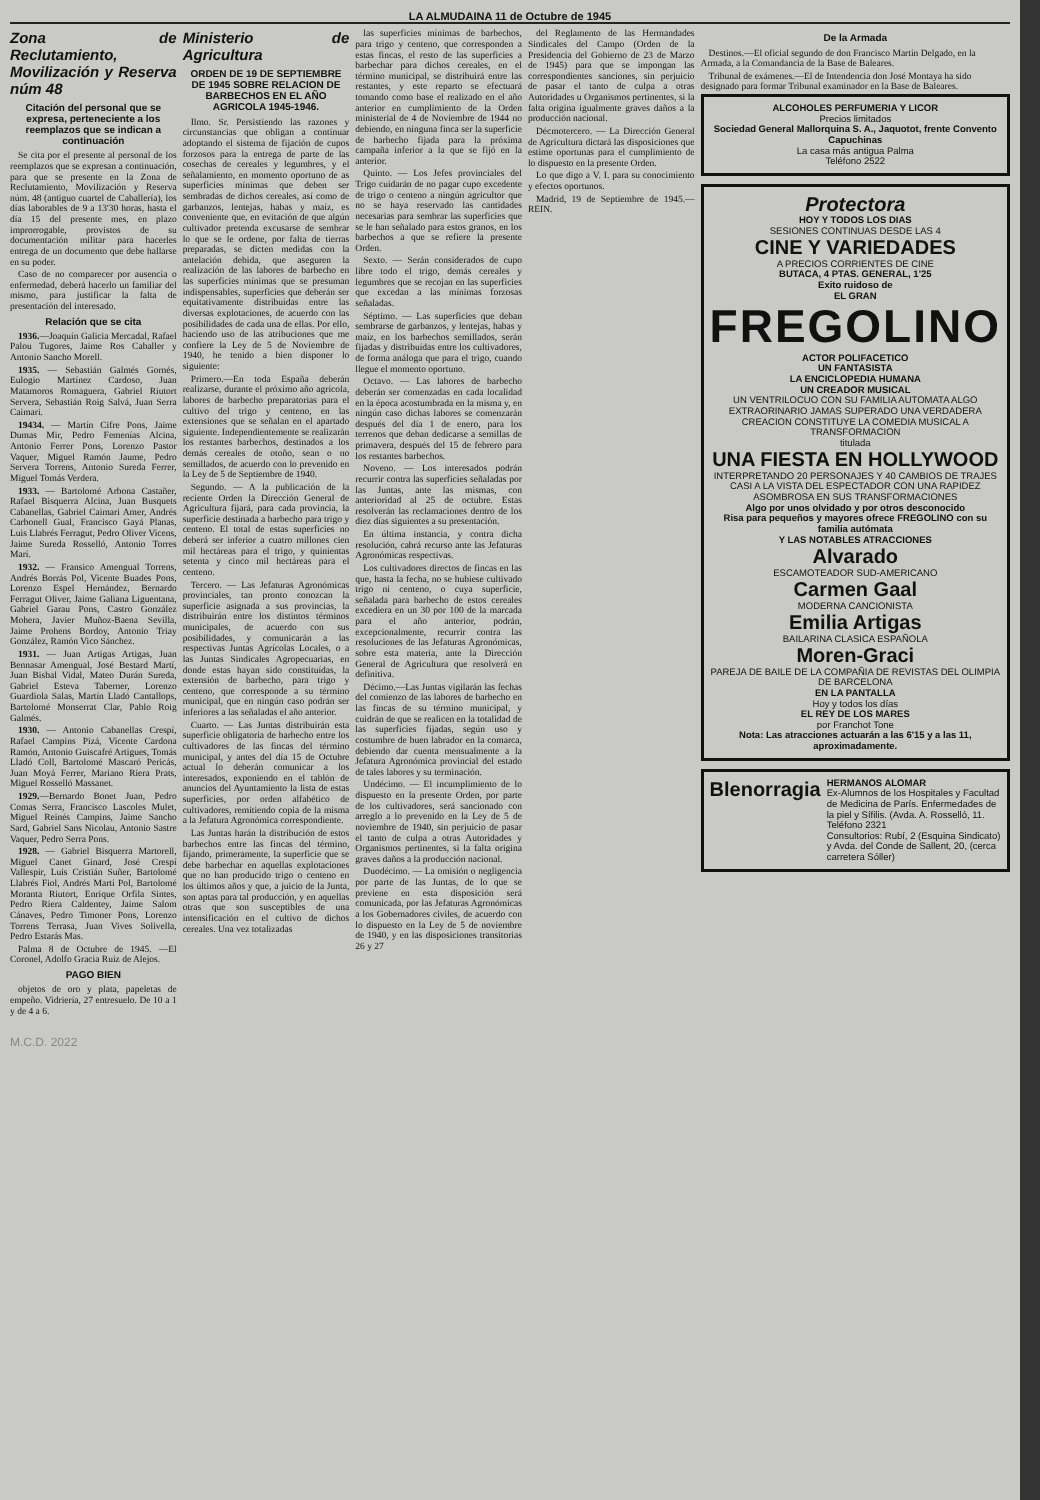LA ALMUDAINA 11 de Octubre de 1945
Zona de Reclutamiento, Movilización y Reserva núm 48
Citación del personal que se expresa, perteneciente a los reemplazos que se indican a continuación
Se cita por el presente al personal de los reemplazos que se expresan a continuación, para que se presente en la Zona de Reclutamiento, Movilización y Reserva núm. 48 (antiguo cuartel de Caballería), los días laborables de 9 a 13'30 horas, hasta el día 15 del presente mes, en plazo improrrogable, provistos de su documentación militar para hacerles entrega de un documento que debe hallarse en su poder.
Caso de no comparecer por ausencia o enfermedad, deberá hacerlo un familiar del mismo, para justificar la falta de presentación del interesado.
Relación que se cita
1936.—Joaquín Galicia Mercadal, Rafael Palou Tugores, Jaime Ros Caballer y Antonio Sancho Morell.
1935. — Sebastián Galmés Gornés, Eulogio Martínez Cardoso, Juan Matamoros Romaguera, Gabriel Riutort Servera, Sebastián Roig Salvá, Juan Serra Caimari.
19434. — Martín Cifre Pons, Jaime Dumas Mir, Pedro Femenías Alcina, Antonio Ferrer Pons, Lorenzo Pastor Vaquer, Miguel Ramón Jaume, Pedro Servera Torrens, Antonio Sureda Ferrer, Miguel Tomás Verdera.
1933. — Bartolomé Arbona Castañer, Rafael Bisquerra Alcina, Juan Busquets Cabanellas, Gabriel Caimari Amer, Andrés Carbonell Gual, Francisco Gayá Planas, Luis Llabrés Ferragut, Pedro Oliver Vicens, Jaime Sureda Rosselló, Antonio Torres Marí.
1932. — Fransico Amengual Torrens, Andrés Borrás Pol, Vicente Buades Pons, Lorenzo Espel Hernández, Bernardo Ferragut Oliver, Jaime Galiana Liguentana, Gabriel Garau Pons, Castro González Mohera, Javier Muñoz-Baena Sevilla, Jaime Prohens Bordoy, Antonio Triay González, Ramón Vico Sánchez.
1931. — Juan Artigas Artigas, Juan Bennasar Amengual, José Bestard Martí, Juan Bisbal Vidal, Mateo Durán Sureda, Gabriel Esteva Taberner, Lorenzo Guardiola Salas, Martín Lladó Cantallops, Bartolomé Monserrat Clar, Pablo Roig Galmés.
1930. — Antonio Cabanellas Crespí, Rafael Campins Pizá, Vicente Cardona Ramón, Antonio Guiscafré Artigues, Tomás Lladó Coll, Bartolomé Mascaró Pericás, Juan Moyá Ferrer, Mariano Riera Prats, Miguel Rosselló Massanet.
1929.—Bernardo Bonet Juan, Pedro Comas Serra, Francisco Lascoles Mulet, Miguel Reinés Campins, Jaime Sancho Sard, Gabriel Sans Nicolau, Antonio Sastre Vaquer, Pedro Serra Pons.
1928. — Gabriel Bisquerra Martorell, Miguel Canet Ginard, José Crespí Vallespir, Luis Cristián Suñer, Bartolomé Llabrés Fiol, Andrés Martí Pol, Bartolomé Moranta Riutort, Enrique Orfila Sintes, Pedro Riera Caldentey, Jaime Salom Cánaves, Pedro Timoner Pons, Lorenzo Torrens Terrasa, Juan Vives Solivella, Pedro Estarás Mas.
Palma 8 de Octubre de 1945. —El Coronel, Adolfo Gracia Ruiz de Alejos.
PAGO BIEN
objetos de oro y plata, papeletas de empeño. Vidriería, 27 entresuelo. De 10 a 1 y de 4 a 6.
M.C.D. 2022
Ministerio de Agricultura
ORDEN DE 19 DE SEPTIEMBRE DE 1945 SOBRE RELACION DE BARBECHOS EN EL AÑO AGRICOLA 1945-1946.
Ilmo. Sr. Persistiendo las razones y circunstancias que obligan a continuar adoptando el sistema de fijación de cupos forzosos para la entrega de parte de las cosechas de cereales y legumbres, y el señalamiento, en momento oportuno de as superficies mínimas que deben ser sembradas de dichos cereales, así como de garbanzos, lentejas, habas y maíz, es conveniente que, en evitación de que algún cultivador pretenda excusarse de sembrar lo que se le ordene, por falta de tierras preparadas, se dicten medidas con la antelación debida, que aseguren la realización de las labores de barbecho en las superficies mínimas que se presuman indispensables, superficies que deberán ser equitativamente distribuídas entre las diversas explotaciones, de acuerdo con las posibilidades de cada una de ellas. Por ello, haciendo uso de las atribuciones que me confiere la Ley de 5 de Noviembre de 1940, he tenido a bien disponer lo siguiente:
Primero.—En toda España deberán realizarse, durante el próximo año agrícola, labores de barbecho preparatorias para el cultivo del trigo y centeno, en las extensiones que se señalan en el apartado siguiente. Independientemente se realizarán los restantes barbechos, destinados a los demás cereales de otoño, sean o no semillados, de acuerdo con lo prevenido en la Ley de 5 de Septiembre de 1940.
Segundo. — A la publicación de la reciente Orden la Dirección General de Agricultura fijará, para cada provincia, la superficie destinada a barbecho para trigo y centeno. El total de estas superficies no deberá ser inferior a cuatro millones cien mil hectáreas para el trigo, y quinientas setenta y cinco mil hectáreas para el centeno.
Tercero. — Las Jefaturas Agronómicas provinciales, tan pronto conozcan la superficie asignada a sus provincias, la distribuirán entre los distintos términos municipales, de acuerdo con sus posibilidades, y comunicarán a las respectivas Juntas Agrícolas Locales, o a las Juntas Sindicales Agropecuarias, en donde estas hayan sido constituídas, la extensión de barbecho, para trigo y centeno, que corresponde a su término municipal, que en ningún caso podrán ser inferiores a las señaladas el año anterior.
Cuarto. — Las Juntas distribuirán esta superficie obligatoria de barbecho entre los cultivadores de las fincas del término municipal, y antes del día 15 de Octubre actual lo deberán comunicar a los interesados, exponiendo en el tablón de anuncios del Ayuntamiento la lista de estas superficies, por orden alfabético de cultivadores, remitiendo copia de la misma a la Jefatura Agronómica correspondiente.
Las Juntas harán la distribución de estos barbechos entre las fincas del término, fijando, primeramente, la superficie que se debe barbechar en aquellas explotaciones que no han producido trigo o centeno en los últimos años y que, a juicio de la Junta, son aptas para tal producción, y en aquellas otras que son susceptibles de una intensificación en el cultivo de dichos cereales. Una vez totalizadas
las superficies mínimas de barbechos, para trigo y centeno, que corresponden a estas fincas, el resto de las superficies a barbechar para dichos cereales, en el término municipal, se distribuirá entre las restantes, y este reparto se efectuará tomando como base el realizado en el año anterior en cumplimiento de la Orden ministerial de 4 de Noviembre de 1944 no debiendo, en ninguna finca ser la superficie de barbecho fijada para la próxima campaña inferior a la que se fijó en la anterior.
Quinto. — Los Jefes provinciales del Trigo cuidarán de no pagar cupo excedente de trigo o centeno a ningún agricultor que no se haya reservado las cantidades necesarias para sembrar las superficies que se le han señalado para estos granos, en los barbechos a que se refiere la presente Orden.
Sexto. — Serán considerados de cupo libre todo el trigo, demás cereales y legumbres que se recojan en las superficies que excedan a las mínimas forzosas señaladas.
Séptimo. — Las superficies que deban sembrarse de garbanzos, y lentejas, habas y maíz, en los barbechos semillados, serán fijadas y distribuídas entre los cultivadores, de forma análoga que para el trigo, cuando llegue el momento oportuno.
Octavo. — Las labores de barbecho deberán ser comenzadas en cada localidad en la época acostumbrada en la misma y, en ningún caso dichas labores se comenzarán después del día 1 de enero, para los terrenos que deban dedicarse a semillas de primavera, después del 15 de febrero para los restantes barbechos.
Noveno. — Los interesados podrán recurrir contra las superficies señaladas por las Juntas, ante las mismas, con anterioridad al 25 de octubre. Estas resolverán las reclamaciones dentro de los diez días siguientes a su presentación.
En última instancia, y contra dicha resolución, cabrá recurso ante las Jefaturas Agronómicas respectivas.
Los cultivadores directos de fincas en las que, hasta la fecha, no se hubiese cultivado trigo ni centeno, o cuya superficie, señalada para barbecho de estos cereales excediera en un 30 por 100 de la marcada para el año anterior, podrán, excepcionalmente, recurrir contra las resoluciones de las Jefaturas Agronómicas, sobre esta materia, ante la Dirección General de Agricultura que resolverá en definitiva.
Décimo.—Las Juntas vigilarán las fechas del comienzo de las labores de barbecho en las fincas de su término municipal, y cuidrán de que se realicen en la totalidad de las superficies fijadas, según uso y costumbre de buen labrador en la comarca, debiendo dar cuenta mensualmente a la Jefatura Agronómica provincial del estado de tales labores y su terminación.
Undécimo. — El incumplimiento de lo dispuesto en la presente Orden, por parte de los cultivadores, será sancionado con arreglo a lo prevenido en la Ley de 5 de noviembre de 1940, sin perjuicio de pasar el tanto de culpa a otras Autoridades y Organismos pertinentes, si la falta origina graves daños a la producción nacional.
Duodécimo. — La omisión o negligencia por parte de las Juntas, de lo que se previene en esta disposición será comunicada, por las Jefaturas Agronómicas a los Gobernadores civiles, de acuerdo con lo dispuesto en la Ley de 5 de noviembre de 1940, y en las disposiciones transitorias 26 y 27
del Reglamento de las Hermandades Sindicales del Campo (Orden de la Presidencia del Gobierno de 23 de Marzo de 1945) para que se impongan las correspondientes sanciones, sin perjuicio de pasar el tanto de culpa a otras Autoridades u Organismos pertinentes, si la falta origina igualmente graves daños a la producción nacional.
Décmotercero. — La Dirección General de Agricultura dictará las disposiciones que estime oportunas para el cumplimiento de lo dispuesto en la presente Orden.
Lo que digo a V. I. para su conocimiento y efectos oportunos.
Madrid, 19 de Septiembre de 1945.—REIN.
De la Armada
Destinos.—El oficial segundo de don Francisco Martín Delgado, en la Armada, a la Comandancia de la Base de Baleares.
Tribunal de exámenes.—El de Intendencia don José Montaya ha sido designado para formar Tribunal examinador en la Base de Baleares.
ALCOHOLES PERFUMERIA Y LICOR
Precios limitados
Sociedad General Mallorquina S. A., Jaquotot, frente Convento Capuchinas
La casa más antigua Palma
Teléfono 2522
Protectora
HOY Y TODOS LOS DIAS
SESIONES CONTINUAS DESDE LAS 4
CINE Y VARIEDADES
A PRECIOS CORRIENTES DE CINE
BUTACA, 4 PTAS. GENERAL, 1'25
Exito ruidoso de
EL GRAN
FREGOLINO
ACTOR POLIFACETICO
UN FANTASISTA
LA ENCICLOPEDIA HUMANA
UN CREADOR MUSICAL
UN VENTRILOCUO CON SU FAMILIA AUTOMATA ALGO EXTRAORINARIO JAMAS SUPERADO UNA VERDADERA CREACION CONSTITUYE LA COMEDIA MUSICAL A TRANSFORMACION
titulada
UNA FIESTA EN HOLLYWOOD
INTERPRETANDO 20 PERSONAJES Y 40 CAMBIOS DE TRAJES CASI A LA VISTA DEL ESPECTADOR CON UNA RAPIDEZ ASOMBROSA EN SUS TRANSFORMACIONES
Algo por unos olvidado y por otros desconocido
Risa para pequeños y mayores ofrece FREGOLINO con su familia autómata
Y LAS NOTABLES ATRACCIONES
Alvarado
ESCAMOTEADOR SUD-AMERICANO
Carmen Gaal
MODERNA CANCIONISTA
Emilia Artigas
BAILARINA CLASICA ESPAÑOLA
Moren-Graci
PAREJA DE BAILE DE LA COMPAÑIA DE REVISTAS DEL OLIMPIA DE BARCELONA
EN LA PANTALLA
Hoy y todos los días
EL REY DE LOS MARES
por Franchot Tone
Nota: Las atracciones actuarán a las 6'15 y a las 11, aproximadamente.
Blenorragia
HERMANOS ALOMAR
Ex-Alumnos de los Hospitales y Facultad de Medicina de París. Enfermedades de la piel y Sífilis. (Avda. A. Rosselló, 11. Teléfono 2321
Consultorios: Rubí, 2 (Esquina Sindicato) y Avda. del Conde de Sallent, 20, (cerca carretera Sóller)